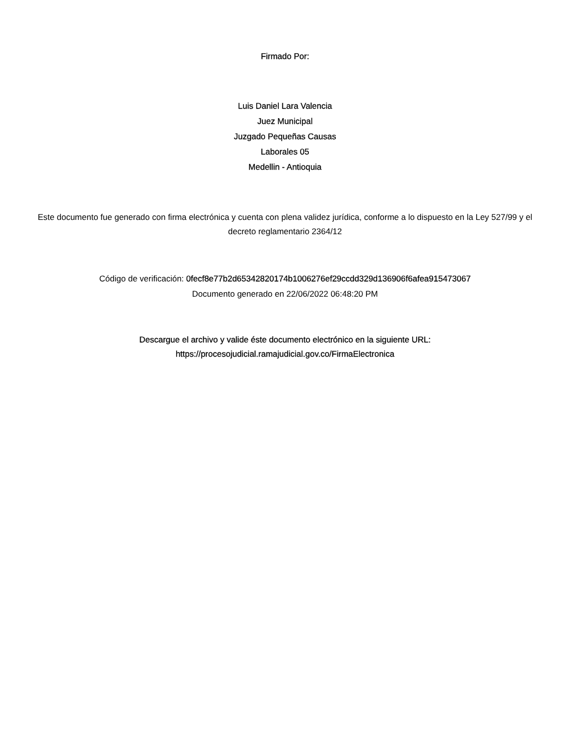Firmado Por:
Luis Daniel Lara Valencia
Juez Municipal
Juzgado Pequeñas Causas
Laborales 05
Medellin - Antioquia
Este documento fue generado con firma electrónica y cuenta con plena validez jurídica, conforme a lo dispuesto en la Ley 527/99 y el decreto reglamentario 2364/12
Código de verificación: 0fecf8e77b2d65342820174b1006276ef29ccdd329d136906f6afea915473067
Documento generado en 22/06/2022 06:48:20 PM
Descargue el archivo y valide éste documento electrónico en la siguiente URL:
https://procesojudicial.ramajudicial.gov.co/FirmaElectronica